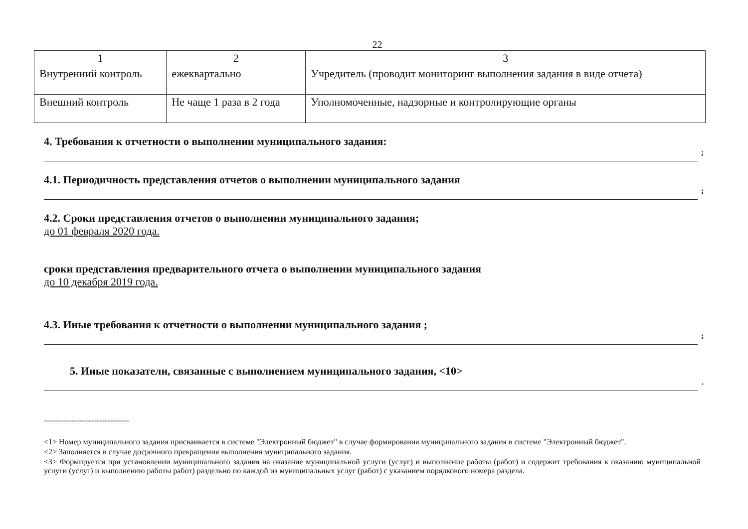22
| 1 | 2 | 3 |
| Внутренний контроль | ежеквартально | Учредитель (проводит мониторинг выполнения задания в виде отчета) |
| Внешний контроль | Не чаще 1 раза в 2 года | Уполномоченные, надзорные и контролирующие органы |
4. Требования к отчетности о выполнении муниципального задания:
;
4.1. Периодичность представления отчетов о выполнении муниципального задания
;
4.2. Сроки представления отчетов о выполнении муниципального задания;
до 01 февраля 2020 года.
сроки представления предварительного отчета о выполнении муниципального задания
до 10 декабря 2019 года.
4.3. Иные требования к отчетности о выполнении муниципального задания ;
;
5. Иные показатели, связанные с выполнением муниципального задания, <10>
.
--------------------------------
<1> Номер муниципального задания присваивается в системе "Электронный бюджет" в случае формирования муниципального задания в системе "Электронный бюджет".
<2> Заполняется в случае досрочного прекращения выполнения муниципального задания.
<3> Формируется при установлении муниципального задания на оказание муниципальной услуги (услуг) и выполнение работы (работ) и содержит требования к оказанию муниципальной услуги (услуг) и выполнению работы работ) раздельно по каждой из муниципальных услуг (работ) с указанием порядкового номера раздела.